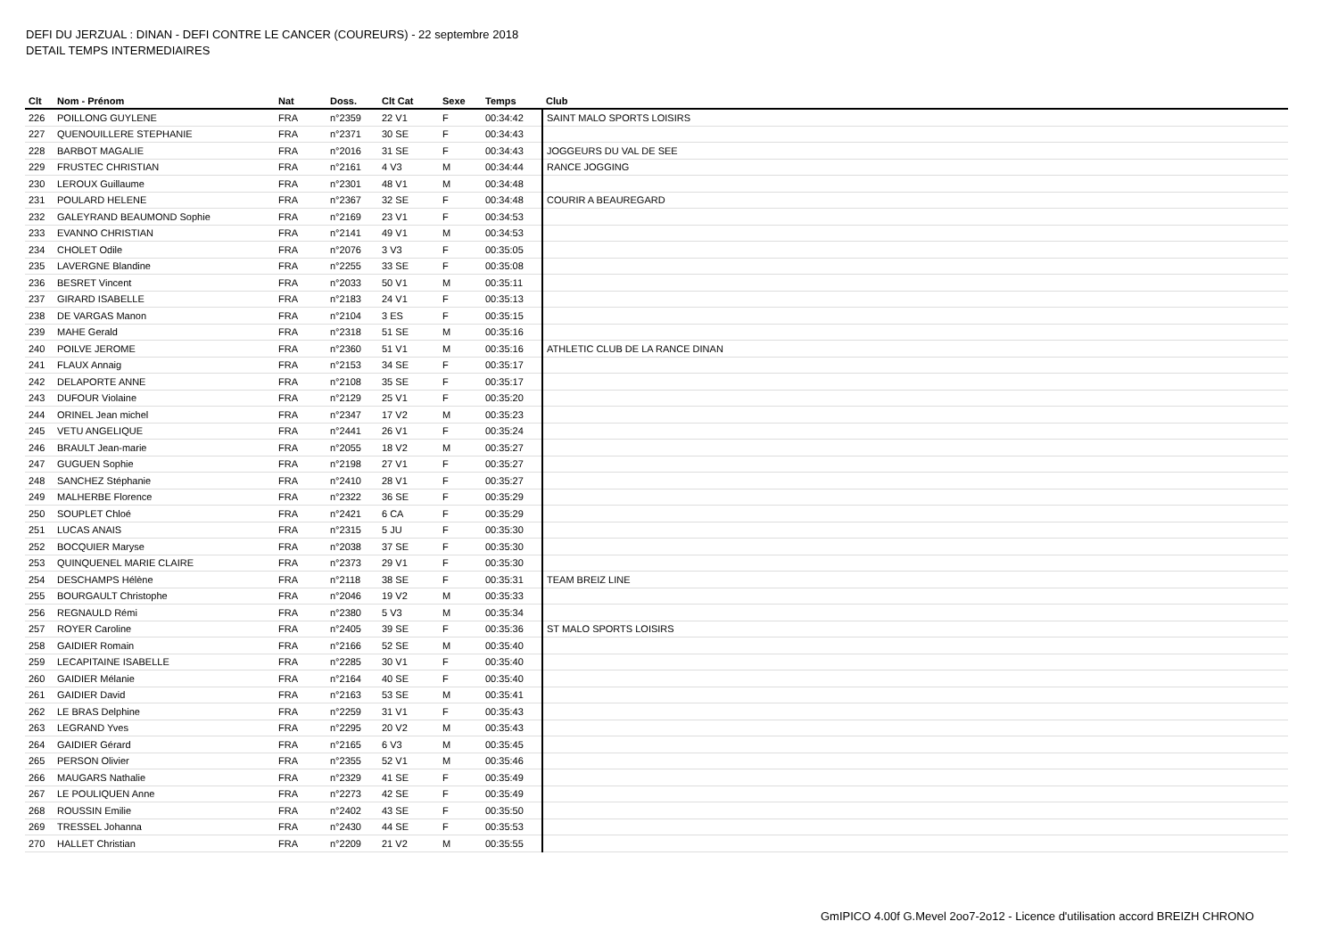DEFI DU JERZUAL : DINAN - DEFI CONTRE LE CANCER (COUREURS) - 22 septembre 2018
DETAIL TEMPS INTERMEDIAIRES
| Clt | Nom - Prénom | Nat | Doss. | Clt Cat | Sexe | Temps | Club |
| --- | --- | --- | --- | --- | --- | --- | --- |
| 226 | POILLONG GUYLENE | FRA | n°2359 | 22 V1 | F | 00:34:42 | SAINT MALO SPORTS LOISIRS |
| 227 | QUENOUILLERE STEPHANIE | FRA | n°2371 | 30 SE | F | 00:34:43 | |
| 228 | BARBOT MAGALIE | FRA | n°2016 | 31 SE | F | 00:34:43 | JOGGEURS DU VAL DE SEE |
| 229 | FRUSTEC CHRISTIAN | FRA | n°2161 | 4 V3 | M | 00:34:44 | RANCE JOGGING |
| 230 | LEROUX Guillaume | FRA | n°2301 | 48 V1 | M | 00:34:48 | |
| 231 | POULARD HELENE | FRA | n°2367 | 32 SE | F | 00:34:48 | COURIR A BEAUREGARD |
| 232 | GALEYRAND BEAUMOND Sophie | FRA | n°2169 | 23 V1 | F | 00:34:53 | |
| 233 | EVANNO CHRISTIAN | FRA | n°2141 | 49 V1 | M | 00:34:53 | |
| 234 | CHOLET Odile | FRA | n°2076 | 3 V3 | F | 00:35:05 | |
| 235 | LAVERGNE Blandine | FRA | n°2255 | 33 SE | F | 00:35:08 | |
| 236 | BESRET Vincent | FRA | n°2033 | 50 V1 | M | 00:35:11 | |
| 237 | GIRARD ISABELLE | FRA | n°2183 | 24 V1 | F | 00:35:13 | |
| 238 | DE VARGAS Manon | FRA | n°2104 | 3 ES | F | 00:35:15 | |
| 239 | MAHE Gerald | FRA | n°2318 | 51 SE | M | 00:35:16 | |
| 240 | POILVE JEROME | FRA | n°2360 | 51 V1 | M | 00:35:16 | ATHLETIC CLUB DE LA RANCE DINAN |
| 241 | FLAUX Annaig | FRA | n°2153 | 34 SE | F | 00:35:17 | |
| 242 | DELAPORTE ANNE | FRA | n°2108 | 35 SE | F | 00:35:17 | |
| 243 | DUFOUR Violaine | FRA | n°2129 | 25 V1 | F | 00:35:20 | |
| 244 | ORINEL Jean michel | FRA | n°2347 | 17 V2 | M | 00:35:23 | |
| 245 | VETU ANGELIQUE | FRA | n°2441 | 26 V1 | F | 00:35:24 | |
| 246 | BRAULT Jean-marie | FRA | n°2055 | 18 V2 | M | 00:35:27 | |
| 247 | GUGUEN Sophie | FRA | n°2198 | 27 V1 | F | 00:35:27 | |
| 248 | SANCHEZ Stéphanie | FRA | n°2410 | 28 V1 | F | 00:35:27 | |
| 249 | MALHERBE Florence | FRA | n°2322 | 36 SE | F | 00:35:29 | |
| 250 | SOUPLET Chloé | FRA | n°2421 | 6 CA | F | 00:35:29 | |
| 251 | LUCAS ANAIS | FRA | n°2315 | 5 JU | F | 00:35:30 | |
| 252 | BOCQUIER Maryse | FRA | n°2038 | 37 SE | F | 00:35:30 | |
| 253 | QUINQUENEL MARIE CLAIRE | FRA | n°2373 | 29 V1 | F | 00:35:30 | |
| 254 | DESCHAMPS Hélène | FRA | n°2118 | 38 SE | F | 00:35:31 | TEAM BREIZ LINE |
| 255 | BOURGAULT Christophe | FRA | n°2046 | 19 V2 | M | 00:35:33 | |
| 256 | REGNAULD Rémi | FRA | n°2380 | 5 V3 | M | 00:35:34 | |
| 257 | ROYER Caroline | FRA | n°2405 | 39 SE | F | 00:35:36 | ST MALO SPORTS LOISIRS |
| 258 | GAIDIER Romain | FRA | n°2166 | 52 SE | M | 00:35:40 | |
| 259 | LECAPITAINE ISABELLE | FRA | n°2285 | 30 V1 | F | 00:35:40 | |
| 260 | GAIDIER Mélanie | FRA | n°2164 | 40 SE | F | 00:35:40 | |
| 261 | GAIDIER David | FRA | n°2163 | 53 SE | M | 00:35:41 | |
| 262 | LE BRAS Delphine | FRA | n°2259 | 31 V1 | F | 00:35:43 | |
| 263 | LEGRAND Yves | FRA | n°2295 | 20 V2 | M | 00:35:43 | |
| 264 | GAIDIER Gérard | FRA | n°2165 | 6 V3 | M | 00:35:45 | |
| 265 | PERSON Olivier | FRA | n°2355 | 52 V1 | M | 00:35:46 | |
| 266 | MAUGARS Nathalie | FRA | n°2329 | 41 SE | F | 00:35:49 | |
| 267 | LE POULIQUEN Anne | FRA | n°2273 | 42 SE | F | 00:35:49 | |
| 268 | ROUSSIN Emilie | FRA | n°2402 | 43 SE | F | 00:35:50 | |
| 269 | TRESSEL Johanna | FRA | n°2430 | 44 SE | F | 00:35:53 | |
| 270 | HALLET Christian | FRA | n°2209 | 21 V2 | M | 00:35:55 | |
GmIPICO 4.00f G.Mevel 2oo7-2o12 - Licence d'utilisation accord BREIZH CHRONO